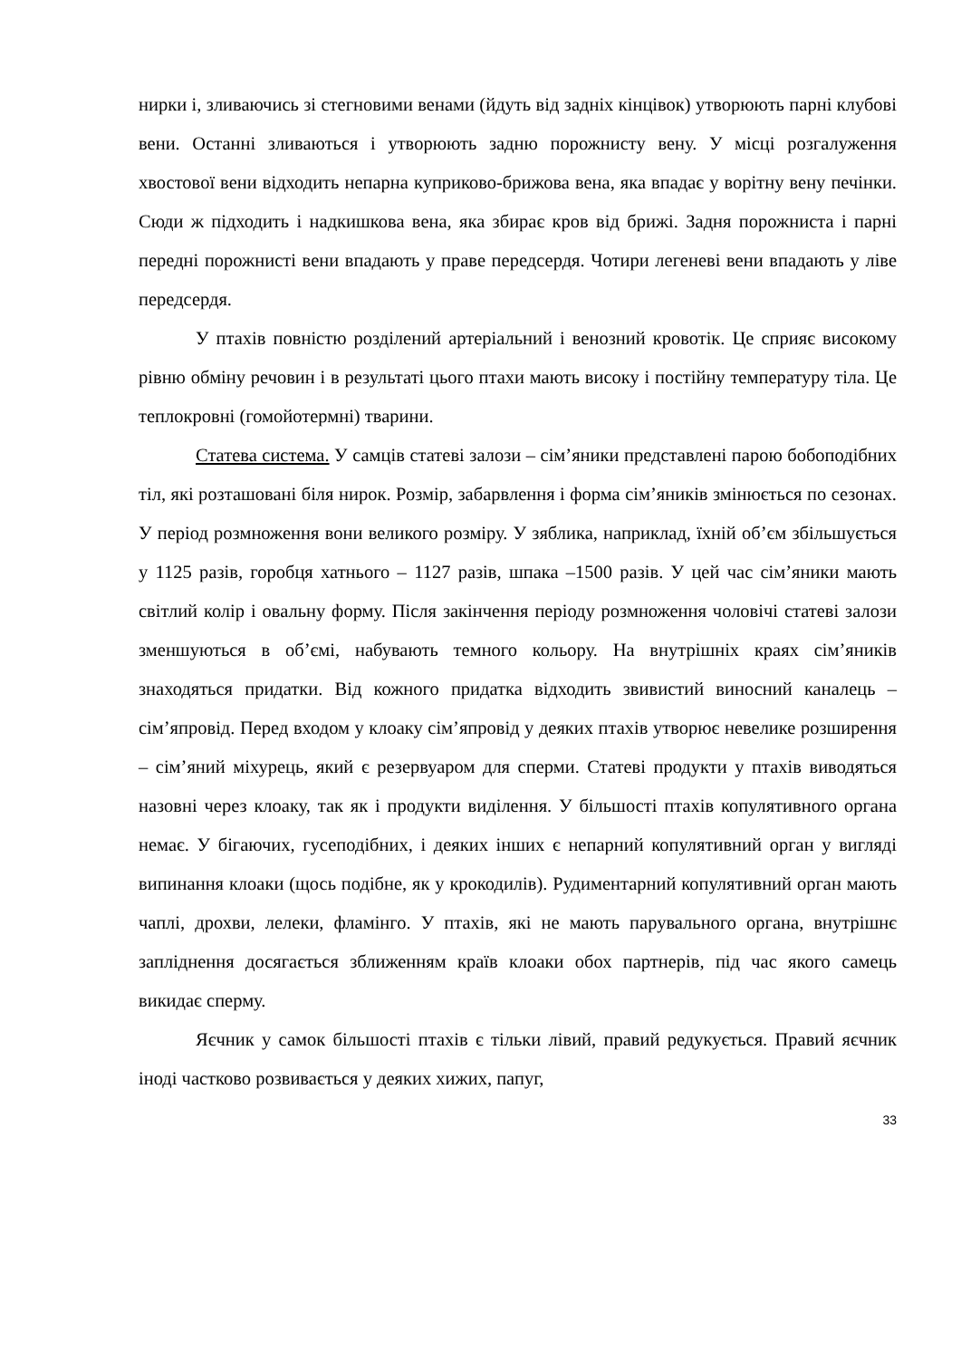нирки і, зливаючись зі стегновими венами (йдуть від задніх кінцівок) утворюють парні клубові вени. Останні зливаються і утворюють задню порожнисту вену. У місці розгалуження хвостової вени відходить непарна куприково-брижова вена, яка впадає у ворітну вену печінки. Сюди ж підходить і надкишкова вена, яка збирає кров від брижі. Задня порожниста і парні передні порожнисті вени впадають у праве передсердя. Чотири легеневі вени впадають у ліве передсердя.
У птахів повністю розділений артеріальний і венозний кровотік. Це сприяє високому рівню обміну речовин і в результаті цього птахи мають високу і постійну температуру тіла. Це теплокровні (гомойотермні) тварини.
Статева система. У самців статеві залози – сім’яники представлені парою бобоподібних тіл, які розташовані біля нирок. Розмір, забарвлення і форма сім’яників змінюється по сезонах. У період розмноження вони великого розміру. У зяблика, наприклад, їхній об’єм збільшується у 1125 разів, горобця хатнього – 1127 разів, шпака –1500 разів. У цей час сім’яники мають світлий колір і овальну форму. Після закінчення періоду розмноження чоловічі статеві залози зменшуються в об’ємі, набувають темного кольору. На внутрішніх краях сім’яників знаходяться придатки. Від кожного придатка відходить звивистий виносний каналець – сім’япровід. Перед входом у клоаку сім’япровід у деяких птахів утворює невелике розширення – сім’яний міхурець, який є резервуаром для сперми. Статеві продукти у птахів виводяться назовні через клоаку, так як і продукти виділення. У більшості птахів копулятивного органа немає. У бігаючих, гусеподібних, і деяких інших є непарний копулятивний орган у вигляді випинання клоаки (щось подібне, як у крокодилів). Рудиментарний копулятивний орган мають чаплі, дрохви, лелеки, фламінго. У птахів, які не мають парувального органа, внутрішнє запліднення досягається зближенням країв клоаки обох партнерів, під час якого самець викидає сперму.
Яєчник у самок більшості птахів є тільки лівий, правий редукується. Правий яєчник іноді частково розвивається у деяких хижих, папуг,
33